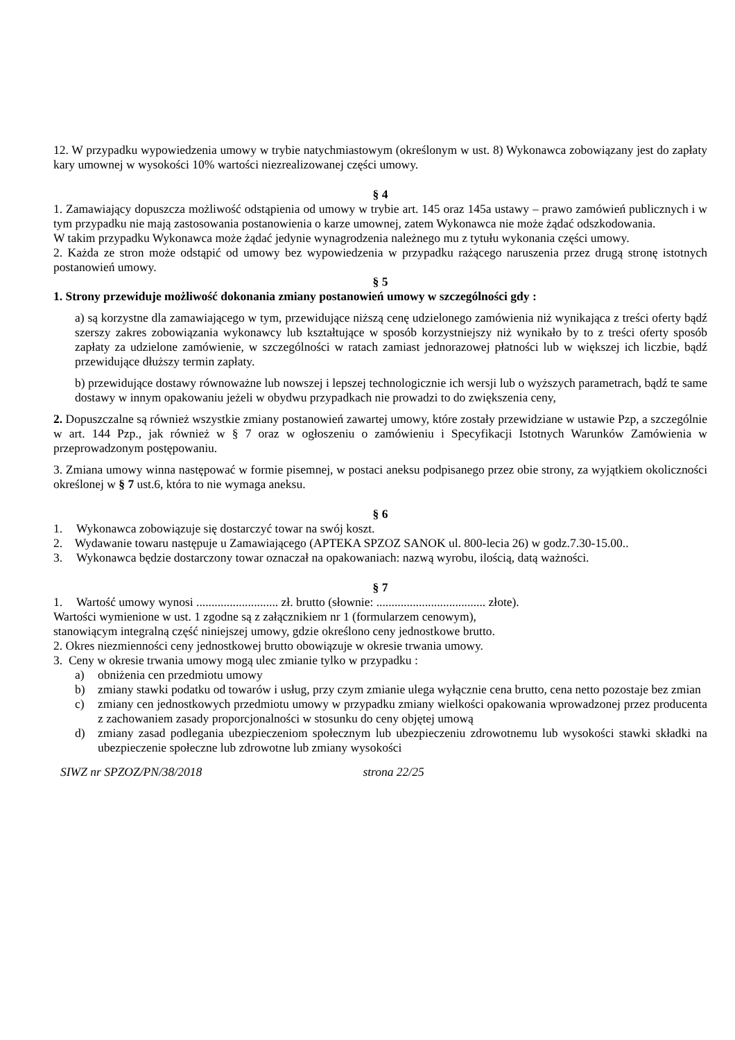12. W przypadku wypowiedzenia umowy w trybie natychmiastowym (określonym w ust. 8) Wykonawca zobowiązany jest do zapłaty kary umownej w wysokości 10% wartości niezrealizowanej części umowy.
§ 4
1. Zamawiający dopuszcza możliwość odstąpienia od umowy w trybie art. 145 oraz 145a ustawy – prawo zamówień publicznych i w tym przypadku nie mają zastosowania postanowienia o karze umownej, zatem Wykonawca nie może żądać odszkodowania.
W takim przypadku Wykonawca może żądać jedynie wynagrodzenia należnego mu z tytułu wykonania części umowy.
2. Każda ze stron może odstąpić od umowy bez wypowiedzenia w przypadku rażącego naruszenia przez drugą stronę istotnych postanowień umowy.
§ 5
1. Strony przewiduje możliwość dokonania zmiany postanowień umowy w szczególności gdy :
a) są korzystne dla zamawiającego w tym, przewidujące niższą cenę udzielonego zamówienia niż wynikająca z treści oferty bądź szerszy zakres zobowiązania wykonawcy lub kształtujące w sposób korzystniejszy niż wynikało by to z treści oferty sposób zapłaty za udzielone zamówienie, w szczególności w ratach zamiast jednorazowej płatności lub w większej ich liczbie, bądź przewidujące dłuższy termin zapłaty.
b) przewidujące dostawy równoważne lub nowszej i lepszej technologicznie ich wersji lub o wyższych parametrach, bądź te same dostawy w innym opakowaniu jeżeli w obydwu przypadkach nie prowadzi to do zwiększenia ceny,
2. Dopuszczalne są również wszystkie zmiany postanowień zawartej umowy, które zostały przewidziane w ustawie Pzp, a szczególnie w art. 144 Pzp., jak również w § 7 oraz w ogłoszeniu o zamówieniu i Specyfikacji Istotnych Warunków Zamówienia w przeprowadzonym postępowaniu.
3. Zmiana umowy winna następować w formie pisemnej, w postaci aneksu podpisanego przez obie strony, za wyjątkiem okoliczności określonej w § 7 ust.6, która to nie wymaga aneksu.
§ 6
1. Wykonawca zobowiązuje się dostarczyć towar na swój koszt.
2. Wydawanie towaru następuje u Zamawiającego (APTEKA SPZOZ SANOK ul. 800-lecia 26) w godz.7.30-15.00..
3. Wykonawca będzie dostarczony towar oznaczał na opakowaniach: nazwą wyrobu, ilością, datą ważności.
§ 7
1. Wartość umowy wynosi ........................... zł. brutto (słownie: .................................... złote).
Wartości wymienione w ust. 1 zgodne są z załącznikiem nr 1 (formularzem cenowym),
stanowiącym integralną część niniejszej umowy, gdzie określono ceny jednostkowe brutto.
2. Okres niezmienności ceny jednostkowej brutto obowiązuje w okresie trwania umowy.
3. Ceny w okresie trwania umowy mogą ulec zmianie tylko w przypadku :
a) obniżenia cen przedmiotu umowy
b) zmiany stawki podatku od towarów i usług, przy czym zmianie ulega wyłącznie cena brutto, cena netto pozostaje bez zmian
c) zmiany cen jednostkowych przedmiotu umowy w przypadku zmiany wielkości opakowania wprowadzonej przez producenta z zachowaniem zasady proporcjonalności w stosunku do ceny objętej umową
d) zmiany zasad podlegania ubezpieczeniom społecznym lub ubezpieczeniu zdrowotnemu lub wysokości stawki składki na ubezpieczenie społeczne lub zdrowotne lub zmiany wysokości
SIWZ nr SPZOZ/PN/38/2018 strona 22/25